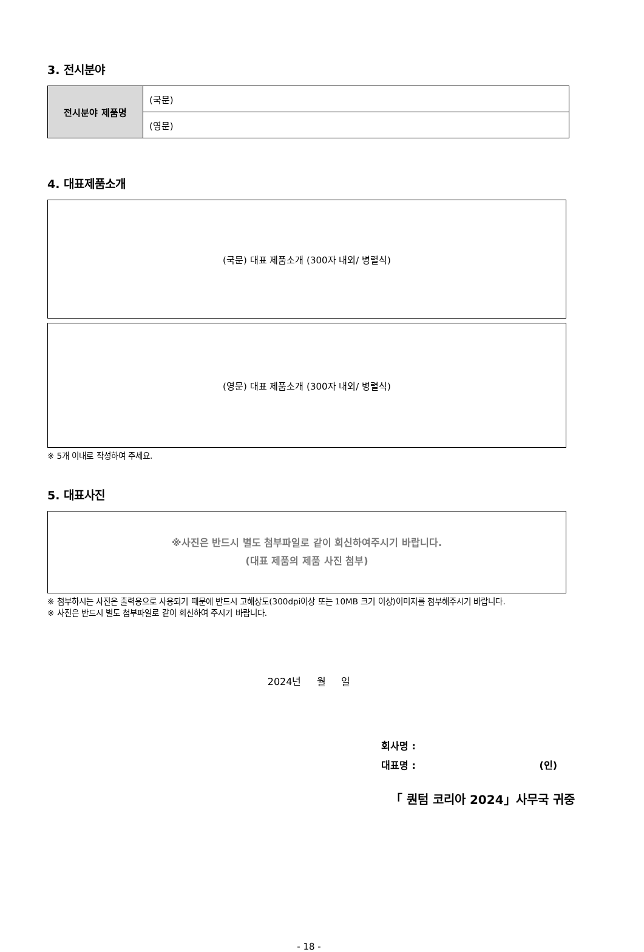3. 전시분야
| 전시분야 제품명 | (국문) |
| | (영문) |
4. 대표제품소개
(국문) 대표 제품소개 (300자 내외/ 병렬식)
(영문) 대표 제품소개 (300자 내외/ 병렬식)
※ 5개 이내로 작성하여 주세요.
5. 대표사진
※사진은 반드시 별도 첨부파일로 같이 회신하여주시기 바랍니다.
(대표 제품의 제품 사진 첨부)
※ 첨부하시는 사진은 출력용으로 사용되기 때문에 반드시 고해상도(300dpi이상 또는 10MB 크기 이상)이미지를 첨부해주시기 바랍니다.
※ 사진은 반드시 별도 첨부파일로 같이 회신하여 주시기 바랍니다.
2024년 월 일
회사명 :
대표명 : (인)
「 퀀텀 코리아 2024」사무국 귀중
- 18 -